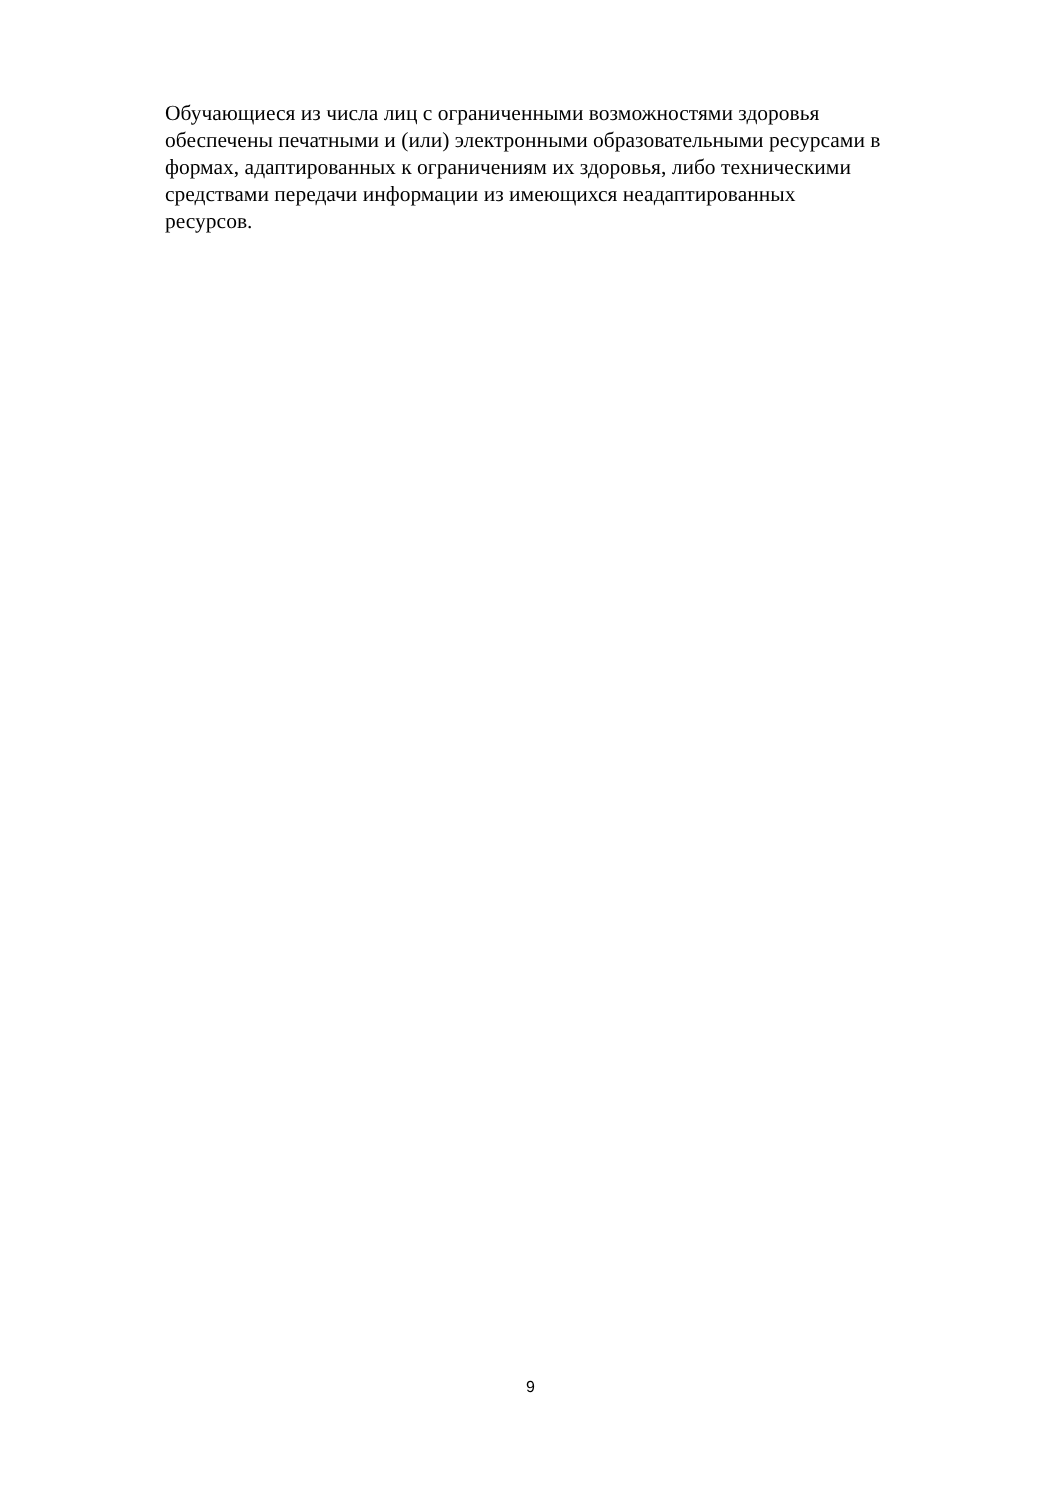Обучающиеся из числа лиц с ограниченными возможностями здоровья
обеспечены печатными и (или) электронными образовательными ресурсами в
формах, адаптированных к ограничениям их здоровья, либо техническими
средствами передачи информации из имеющихся неадаптированных
ресурсов.
9